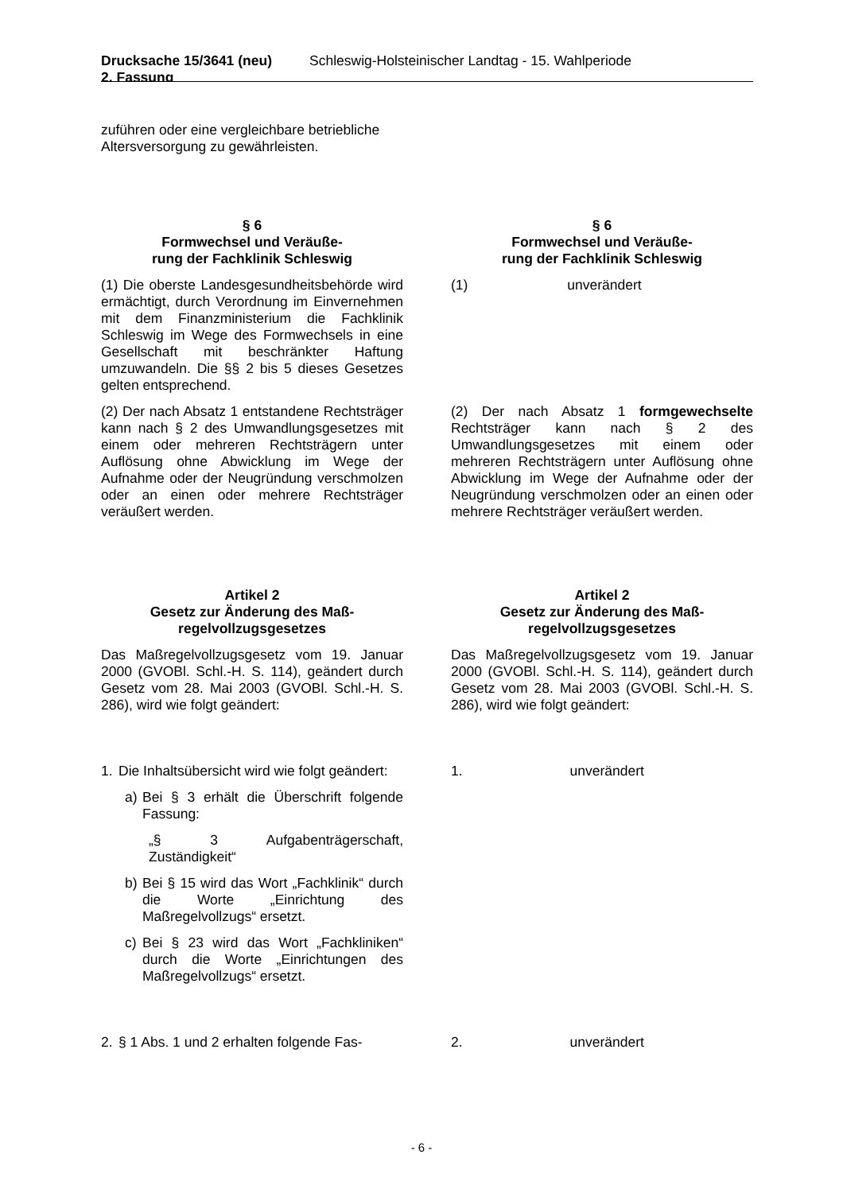Drucksache 15/3641 (neu)
2. Fassung Schleswig-Holsteinischer Landtag - 15. Wahlperiode
zuführen oder eine vergleichbare betriebliche Altersversorgung zu gewährleisten.
§ 6
Formwechsel und Veräuße-
rung der Fachklinik Schleswig
§ 6
Formwechsel und Veräuße-
rung der Fachklinik Schleswig
(1) Die oberste Landesgesundheitsbehörde wird ermächtigt, durch Verordnung im Einvernehmen mit dem Finanzministerium die Fachklinik Schleswig im Wege des Formwechsels in eine Gesellschaft mit beschränkter Haftung umzuwandeln. Die §§ 2 bis 5 dieses Gesetzes gelten entsprechend.
(1) unverändert
(2) Der nach Absatz 1 entstandene Rechtsträger kann nach § 2 des Umwandlungsgesetzes mit einem oder mehreren Rechtsträgern unter Auflösung ohne Abwicklung im Wege der Aufnahme oder der Neugründung verschmolzen oder an einen oder mehrere Rechtsträger veräußert werden.
(2) Der nach Absatz 1 formgewechselte Rechtsträger kann nach § 2 des Umwandlungsgesetzes mit einem oder mehreren Rechtsträgern unter Auflösung ohne Abwicklung im Wege der Aufnahme oder der Neugründung verschmolzen oder an einen oder mehrere Rechtsträger veräußert werden.
Artikel 2
Gesetz zur Änderung des Maß-
regelvollzugsgesetzes
Artikel 2
Gesetz zur Änderung des Maß-
regelvollzugsgesetzes
Das Maßregelvollzugsgesetz vom 19. Januar 2000 (GVOBl. Schl.-H. S. 114), geändert durch Gesetz vom 28. Mai 2003 (GVOBl. Schl.-H. S. 286), wird wie folgt geändert:
Das Maßregelvollzugsgesetz vom 19. Januar 2000 (GVOBl. Schl.-H. S. 114), geändert durch Gesetz vom 28. Mai 2003 (GVOBl. Schl.-H. S. 286), wird wie folgt geändert:
1. Die Inhaltsübersicht wird wie folgt geändert:
a) Bei § 3 erhält die Überschrift folgende Fassung:
„§ 3 Aufgabenträgerschaft, Zuständigkeit“
b) Bei § 15 wird das Wort „Fachklinik“ durch die Worte „Einrichtung des Maßregelvollzugs“ ersetzt.
c) Bei § 23 wird das Wort „Fachkliniken“ durch die Worte „Einrichtungen des Maßregelvollzugs“ ersetzt.
1. unverändert
2. § 1 Abs. 1 und 2 erhalten folgende Fas-
2. unverändert
- 6 -